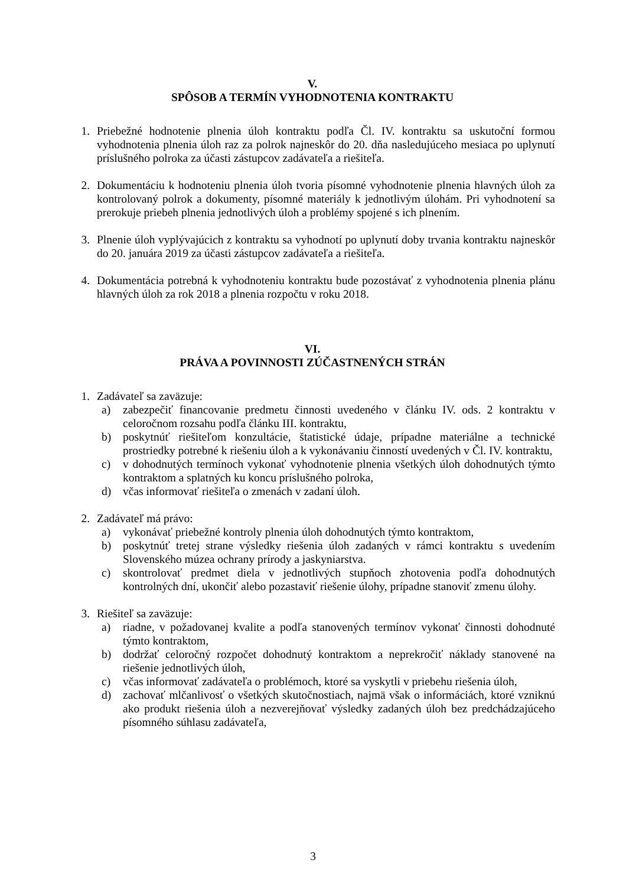V.
SPÔSOB A TERMÍN VYHODNOTENIA KONTRAKTU
1. Priebežné hodnotenie plnenia úloh kontraktu podľa Čl. IV. kontraktu sa uskutoční formou vyhodnotenia plnenia úloh raz za polrok najneskôr do 20. dňa nasledujúceho mesiaca po uplynutí príslušného polroka za účasti zástupcov zadávateľa a riešiteľa.
2. Dokumentáciu k hodnoteniu plnenia úloh tvoria písomné vyhodnotenie plnenia hlavných úloh za kontrolovaný polrok a dokumenty, písomné materiály k jednotlivým úlohám. Pri vyhodnotení sa prerokuje priebeh plnenia jednotlivých úloh a problémy spojené s ich plnením.
3. Plnenie úloh vyplývajúcich z kontraktu sa vyhodnotí po uplynutí doby trvania kontraktu najneskôr do 20. januára 2019 za účasti zástupcov zadávateľa a riešiteľa.
4. Dokumentácia potrebná k vyhodnoteniu kontraktu bude pozostávať z vyhodnotenia plnenia plánu hlavných úloh za rok 2018 a plnenia rozpočtu v roku 2018.
VI.
PRÁVA A POVINNOSTI ZÚČASTNENÝCH STRÁN
1. Zadávateľ sa zaväzuje:
a) zabezpečiť financovanie predmetu činnosti uvedeného v článku IV. ods. 2 kontraktu v celoročnom rozsahu podľa článku III. kontraktu,
b) poskytnúť riešiteľom konzultácie, štatistické údaje, prípadne materiálne a technické prostriedky potrebné k riešeniu úloh a k vykonávaniu činností uvedených v Čl. IV. kontraktu,
c) v dohodnutých termínoch vykonať vyhodnotenie plnenia všetkých úloh dohodnutých týmto kontraktom a splatných ku koncu príslušného polroka,
d) včas informovať riešiteľa o zmenách v zadaní úloh.
2. Zadávateľ má právo:
a) vykonávať priebežné kontroly plnenia úloh dohodnutých týmto kontraktom,
b) poskytnúť tretej strane výsledky riešenia úloh zadaných v rámci kontraktu s uvedením Slovenského múzea ochrany prírody a jaskyniarstva.
c) skontrolovať predmet diela v jednotlivých stupňoch zhotovenia podľa dohodnutých kontrolných dní, ukončiť alebo pozastaviť riešenie úlohy, prípadne stanoviť zmenu úlohy.
3. Riešiteľ sa zaväzuje:
a) riadne, v požadovanej kvalite a podľa stanovených termínov vykonať činnosti dohodnuté týmto kontraktom,
b) dodržať celoročný rozpočet dohodnutý kontraktom a neprekročiť náklady stanovené na riešenie jednotlivých úloh,
c) včas informovať zadávateľa o problémoch, ktoré sa vyskytli v priebehu riešenia úloh,
d) zachovať mlčanlivosť o všetkých skutočnostiach, najmä však o informáciách, ktoré vzniknú ako produkt riešenia úloh a nezverejňovať výsledky zadaných úloh bez predchádzajúceho písomného súhlasu zadávateľa,
3